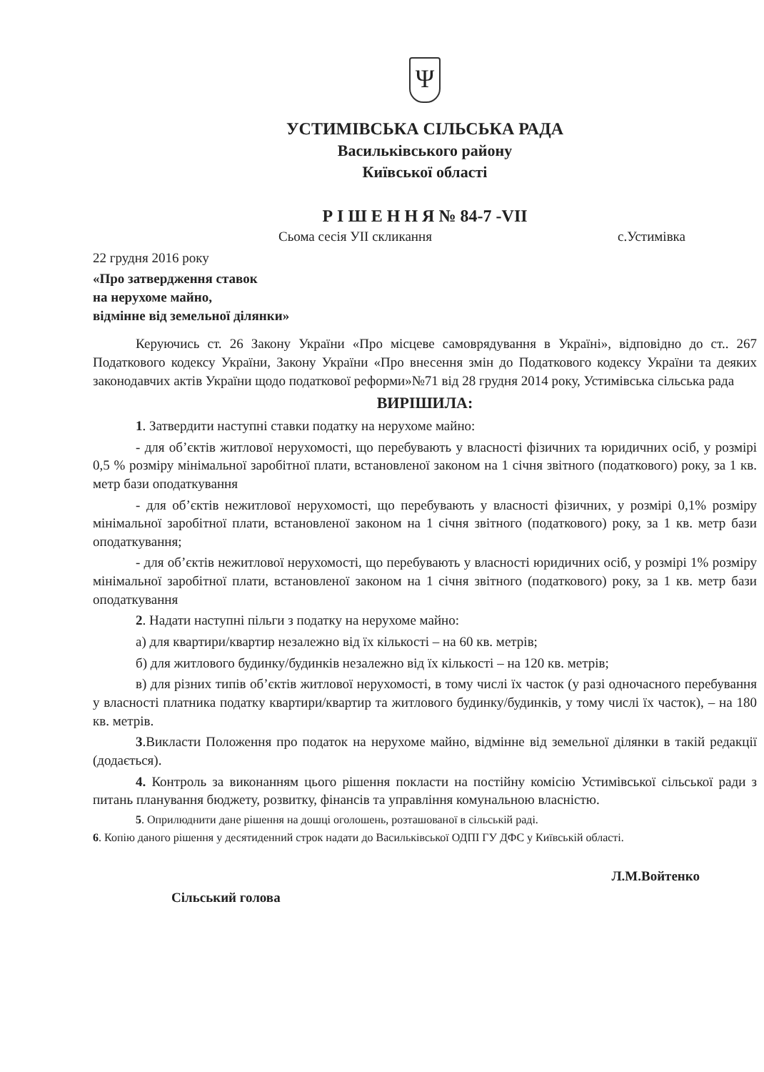Ψ
УСТИМІВСЬКА СІЛЬСЬКА РАДА
Васильківського району
Київської області
Р І Ш Е Н Н Я № 84-7 -VII
Сьома сесія УІІ скликання с.Устимівка
22 грудня 2016 року
«Про затвердження ставок
на нерухоме майно,
відмінне від земельної ділянки»
Керуючись ст. 26 Закону України «Про місцеве самоврядування в Україні», відповідно до ст.. 267 Податкового кодексу України, Закону України «Про внесення змін до Податкового кодексу України та деяких законодавчих актів України щодо податкової реформи»№71 від 28 грудня 2014 року, Устимівська сільська рада
ВИРІШИЛА:
1. Затвердити наступні ставки податку на нерухоме майно:
- для об’єктів житлової нерухомості, що перебувають у власності фізичних та юридичних осіб, у розмірі 0,5 % розміру мінімальної заробітної плати, встановленої законом на 1 січня звітного (податкового) року, за 1 кв. метр бази оподаткування
- для об’єктів нежитлової нерухомості, що перебувають у власності фізичних, у розмірі 0,1% розміру мінімальної заробітної плати, встановленої законом на 1 січня звітного (податкового) року, за 1 кв. метр бази оподаткування;
- для об’єктів нежитлової нерухомості, що перебувають у власності юридичних осіб, у розмірі 1% розміру мінімальної заробітної плати, встановленої законом на 1 січня звітного (податкового) року, за 1 кв. метр бази оподаткування
2. Надати наступні пільги з податку на нерухоме майно:
а) для квартири/квартир незалежно від їх кількості – на 60 кв. метрів;
б) для житлового будинку/будинків незалежно від їх кількості – на 120 кв. метрів;
в) для різних типів об’єктів житлової нерухомості, в тому числі їх часток (у разі одночасного перебування у власності платника податку квартири/квартир та житлового будинку/будинків, у тому числі їх часток), – на 180 кв. метрів.
3.Викласти Положення про податок на нерухоме майно, відмінне від земельної ділянки в такій редакції (додається).
4. Контроль за виконанням цього рішення покласти на постійну комісію Устимівської сільської ради з питань планування бюджету, розвитку, фінансів та управління комунальною власністю.
5. Оприлюднити дане рішення на дошці оголошень, розташованої в сільській раді.
6. Копію даного рішення у десятиденний строк надати до Васильківської ОДПІ ГУ ДФС у Київській області.
Сільський голова Л.М.Войтенко